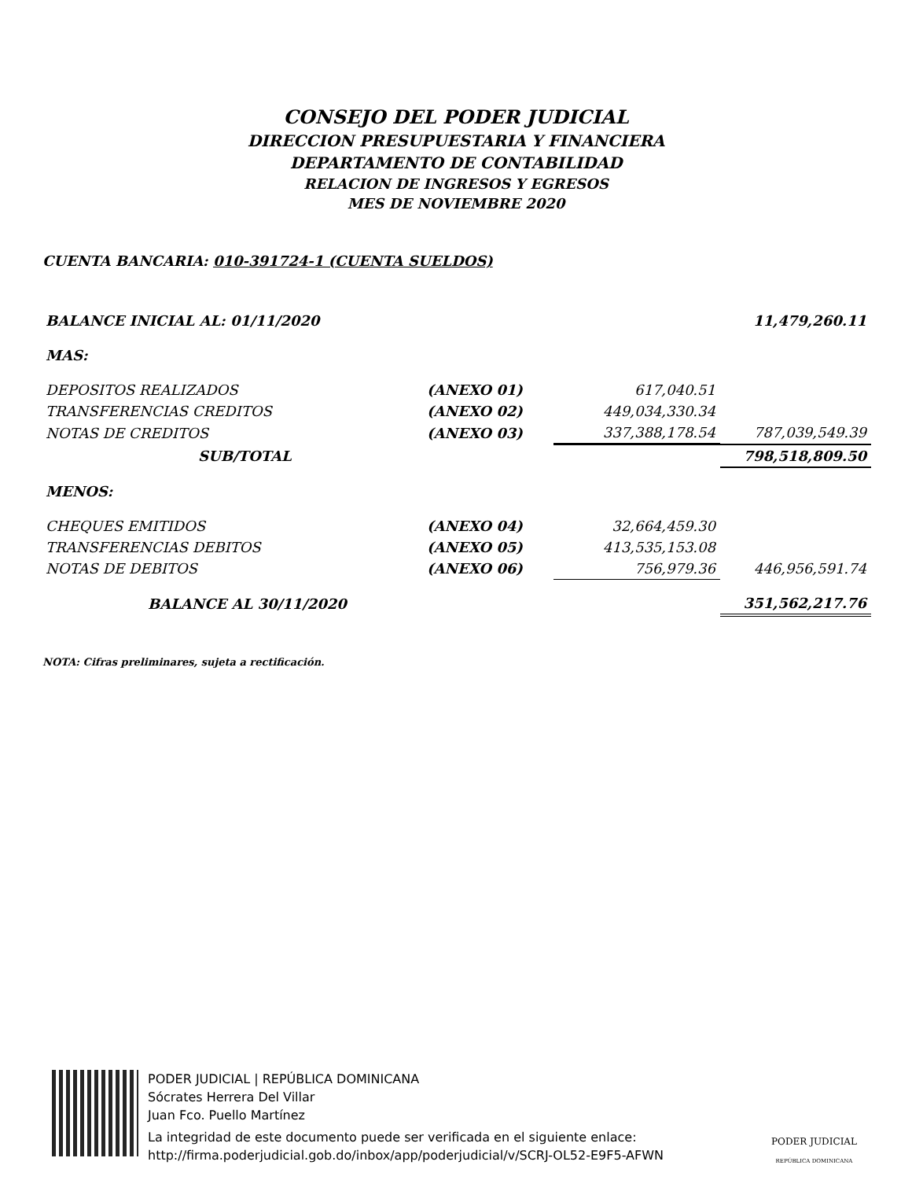CONSEJO DEL PODER JUDICIAL
DIRECCION PRESUPUESTARIA Y FINANCIERA
DEPARTAMENTO DE CONTABILIDAD
RELACION DE INGRESOS Y EGRESOS
MES DE NOVIEMBRE 2020
CUENTA BANCARIA: 010-391724-1 (CUENTA SUELDOS)
| BALANCE INICIAL AL: 01/11/2020 | | | 11,479,260.11 |
| MAS: | | | |
| DEPOSITOS REALIZADOS | (ANEXO 01) | 617,040.51 | |
| TRANSFERENCIAS CREDITOS | (ANEXO 02) | 449,034,330.34 | |
| NOTAS DE CREDITOS | (ANEXO 03) | 337,388,178.54 | 787,039,549.39 |
| SUB/TOTAL | | | 798,518,809.50 |
| MENOS: | | | |
| CHEQUES EMITIDOS | (ANEXO 04) | 32,664,459.30 | |
| TRANSFERENCIAS DEBITOS | (ANEXO 05) | 413,535,153.08 | |
| NOTAS DE DEBITOS | (ANEXO 06) | 756,979.36 | 446,956,591.74 |
| BALANCE AL 30/11/2020 | | | 351,562,217.76 |
NOTA: Cifras preliminares, sujeta a rectificación.
PODER JUDICIAL | REPÚBLICA DOMINICANA
Sócrates Herrera Del Villar
Juan Fco. Puello Martínez
La integridad de este documento puede ser verificada en el siguiente enlace:
http://firma.poderjudicial.gob.do/inbox/app/poderjudicial/v/SCRJ-OL52-E9F5-AFWN
PODER JUDICIAL
REPÚBLICA DOMINICANA